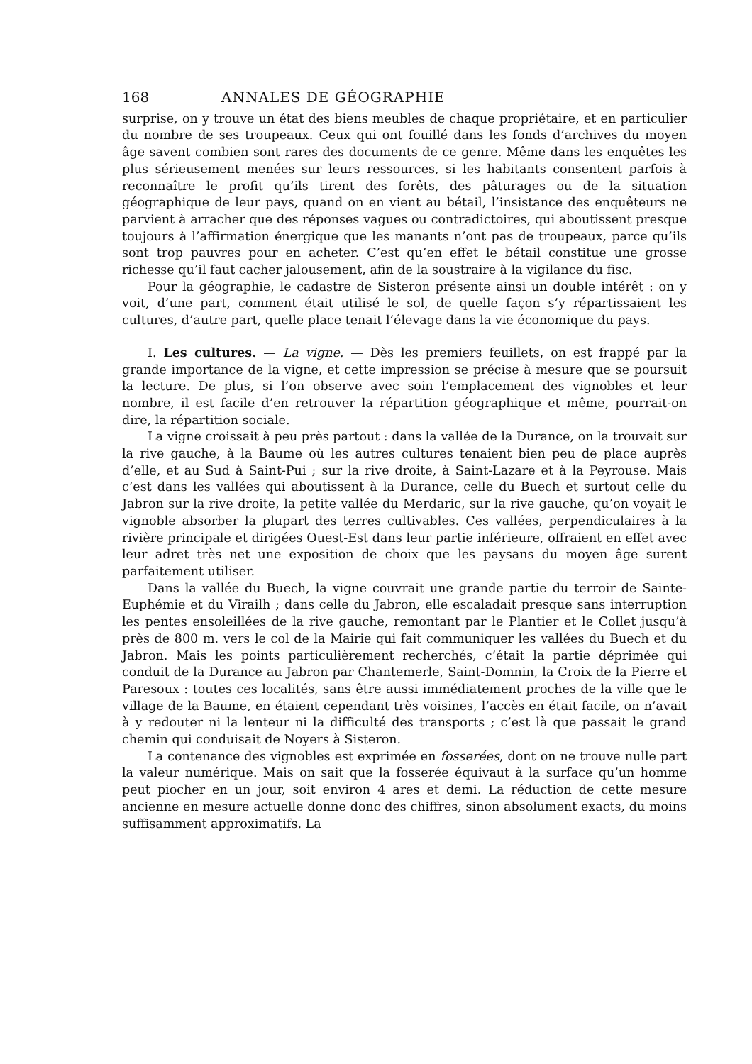168 ANNALES DE GÉOGRAPHIE
surprise, on y trouve un état des biens meubles de chaque propriétaire, et en particulier du nombre de ses troupeaux. Ceux qui ont fouillé dans les fonds d’archives du moyen âge savent combien sont rares des documents de ce genre. Même dans les enquêtes les plus sérieusement menées sur leurs ressources, si les habitants consentent parfois à reconnaître le profit qu’ils tirent des forêts, des pâturages ou de la situation géographique de leur pays, quand on en vient au bétail, l’insistance des enquêteurs ne parvient à arracher que des réponses vagues ou contradictoires, qui aboutissent presque toujours à l’affirmation énergique que les manants n’ont pas de troupeaux, parce qu’ils sont trop pauvres pour en acheter. C’est qu’en effet le bétail constitue une grosse richesse qu’il faut cacher jalousement, afin de la soustraire à la vigilance du fisc.
Pour la géographie, le cadastre de Sisteron présente ainsi un double intérêt : on y voit, d’une part, comment était utilisé le sol, de quelle façon s’y répartissaient les cultures, d’autre part, quelle place tenait l’élevage dans la vie économique du pays.
I. Les cultures. — La vigne. — Dès les premiers feuillets, on est frappé par la grande importance de la vigne, et cette impression se précise à mesure que se poursuit la lecture. De plus, si l’on observe avec soin l’emplacement des vignobles et leur nombre, il est facile d’en retrouver la répartition géographique et même, pourrait-on dire, la répartition sociale.
La vigne croissait à peu près partout : dans la vallée de la Durance, on la trouvait sur la rive gauche, à la Baume où les autres cultures tenaient bien peu de place auprès d’elle, et au Sud à Saint-Pui ; sur la rive droite, à Saint-Lazare et à la Peyrouse. Mais c’est dans les vallées qui aboutissent à la Durance, celle du Buech et surtout celle du Jabron sur la rive droite, la petite vallée du Merdaric, sur la rive gauche, qu’on voyait le vignoble absorber la plupart des terres cultivables. Ces vallées, perpendiculaires à la rivière principale et dirigées Ouest-Est dans leur partie inférieure, offraient en effet avec leur adret très net une exposition de choix que les paysans du moyen âge surent parfaitement utiliser.
Dans la vallée du Buech, la vigne couvrait une grande partie du terroir de Sainte-Euphémie et du Virailh ; dans celle du Jabron, elle escaladait presque sans interruption les pentes ensoleillées de la rive gauche, remontant par le Plantier et le Collet jusqu’à près de 800 m. vers le col de la Mairie qui fait communiquer les vallées du Buech et du Jabron. Mais les points particulièrement recherchés, c’était la partie déprimée qui conduit de la Durance au Jabron par Chantemerle, Saint-Domnin, la Croix de la Pierre et Paresoux : toutes ces localités, sans être aussi immédiatement proches de la ville que le village de la Baume, en étaient cependant très voisines, l’accès en était facile, on n’avait à y redouter ni la lenteur ni la difficulté des transports ; c’est là que passait le grand chemin qui conduisait de Noyers à Sisteron.
La contenance des vignobles est exprimée en fosserées, dont on ne trouve nulle part la valeur numérique. Mais on sait que la fosserée équivaut à la surface qu’un homme peut piocher en un jour, soit environ 4 ares et demi. La réduction de cette mesure ancienne en mesure actuelle donne donc des chiffres, sinon absolument exacts, du moins suffisamment approximatifs. La